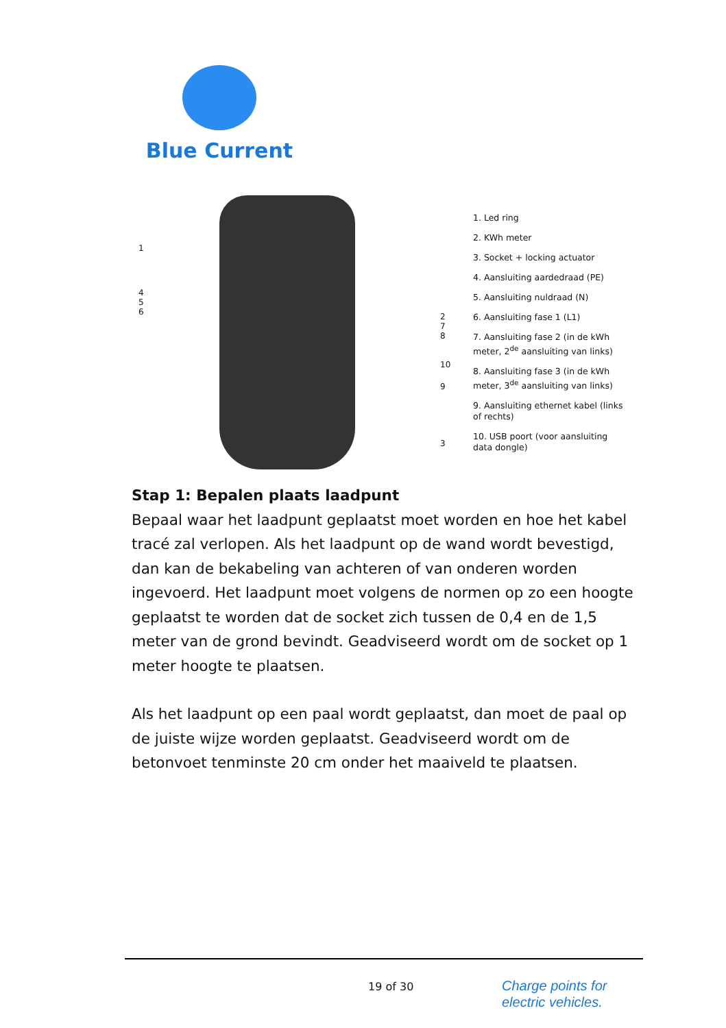Blue Current
1
4
5
6
2
7
8
10
9
3
1. Led ring
2. KWh meter
3. Socket + locking actuator
4. Aansluiting aardedraad (PE)
5. Aansluiting nuldraad (N)
6. Aansluiting fase 1 (L1)
7. Aansluiting fase 2 (in de kWh meter, 2<sup>de</sup> aansluiting van links)
8. Aansluiting fase 3 (in de kWh meter, 3<sup>de</sup> aansluiting van links)
9. Aansluiting ethernet kabel (links of rechts)
10. USB poort (voor aansluiting data dongle)
Stap 1: Bepalen plaats laadpunt
Bepaal waar het laadpunt geplaatst moet worden en hoe het kabel tracé zal verlopen. Als het laadpunt op de wand wordt bevestigd, dan kan de bekabeling van achteren of van onderen worden ingevoerd. Het laadpunt moet volgens de normen op zo een hoogte geplaatst te worden dat de socket zich tussen de 0,4 en de 1,5 meter van de grond bevindt. Geadviseerd wordt om de socket op 1 meter hoogte te plaatsen.
Als het laadpunt op een paal wordt geplaatst, dan moet de paal op de juiste wijze worden geplaatst. Geadviseerd wordt om de betonvoet tenminste 20 cm onder het maaiveld te plaatsen.
19 of 30
Charge points for
electric vehicles.